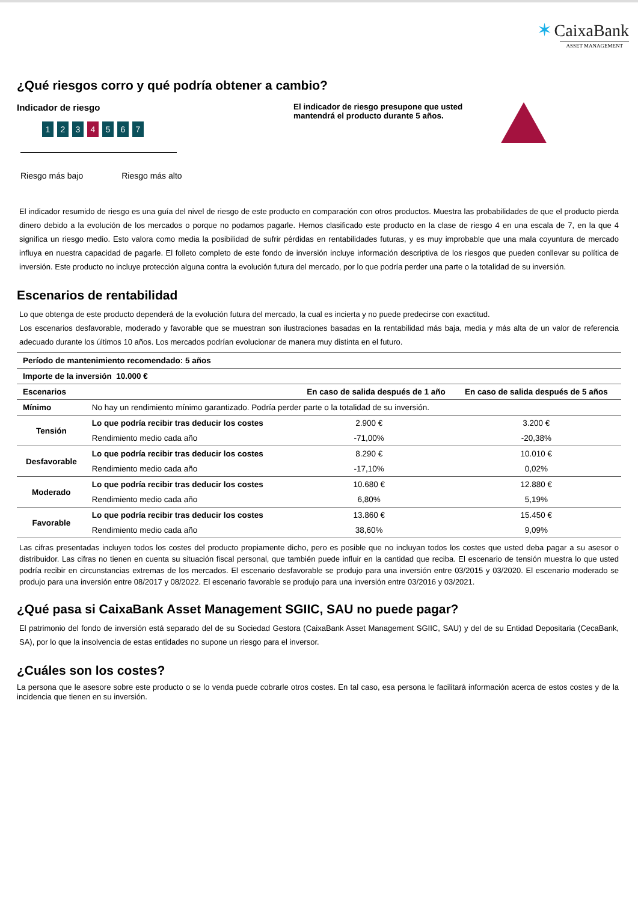✶ CaixaBank
ASSET MANAGEMENT
¿Qué riesgos corro y qué podría obtener a cambio?
Indicador de riesgo
1 2 3 4 5 6 7
Riesgo más bajo Riesgo más alto
El indicador de riesgo presupone que usted mantendrá el producto durante 5 años.
El indicador resumido de riesgo es una guía del nivel de riesgo de este producto en comparación con otros productos. Muestra las probabilidades de que el producto pierda dinero debido a la evolución de los mercados o porque no podamos pagarle. Hemos clasificado este producto en la clase de riesgo 4 en una escala de 7, en la que 4 significa un riesgo medio. Esto valora como media la posibilidad de sufrir pérdidas en rentabilidades futuras, y es muy improbable que una mala coyuntura de mercado influya en nuestra capacidad de pagarle. El folleto completo de este fondo de inversión incluye información descriptiva de los riesgos que pueden conllevar su política de inversión. Este producto no incluye protección alguna contra la evolución futura del mercado, por lo que podría perder una parte o la totalidad de su inversión.
Escenarios de rentabilidad
Lo que obtenga de este producto dependerá de la evolución futura del mercado, la cual es incierta y no puede predecirse con exactitud.
Los escenarios desfavorable, moderado y favorable que se muestran son ilustraciones basadas en la rentabilidad más baja, media y más alta de un valor de referencia adecuado durante los últimos 10 años. Los mercados podrían evolucionar de manera muy distinta en el futuro.
| Período de mantenimiento recomendado: 5 años | | | |
| --- | --- | --- | --- |
| Importe de la inversión 10.000 € | | | |
| Escenarios | | En caso de salida después de 1 año | En caso de salida después de 5 años |
| Mínimo | No hay un rendimiento mínimo garantizado. Podría perder parte o la totalidad de su inversión. | | |
| Tensión | Lo que podría recibir tras deducir los costes | 2.900 € | 3.200 € |
| | Rendimiento medio cada año | -71,00% | -20,38% |
| Desfavorable | Lo que podría recibir tras deducir los costes | 8.290 € | 10.010 € |
| | Rendimiento medio cada año | -17,10% | 0,02% |
| Moderado | Lo que podría recibir tras deducir los costes | 10.680 € | 12.880 € |
| | Rendimiento medio cada año | 6,80% | 5,19% |
| Favorable | Lo que podría recibir tras deducir los costes | 13.860 € | 15.450 € |
| | Rendimiento medio cada año | 38,60% | 9,09% |
Las cifras presentadas incluyen todos los costes del producto propiamente dicho, pero es posible que no incluyan todos los costes que usted deba pagar a su asesor o distribuidor. Las cifras no tienen en cuenta su situación fiscal personal, que también puede influir en la cantidad que reciba. El escenario de tensión muestra lo que usted podría recibir en circunstancias extremas de los mercados. El escenario desfavorable se produjo para una inversión entre 03/2015 y 03/2020. El escenario moderado se produjo para una inversión entre 08/2017 y 08/2022. El escenario favorable se produjo para una inversión entre 03/2016 y 03/2021.
¿Qué pasa si CaixaBank Asset Management SGIIC, SAU no puede pagar?
El patrimonio del fondo de inversión está separado del de su Sociedad Gestora (CaixaBank Asset Management SGIIC, SAU) y del de su Entidad Depositaria (CecaBank, SA), por lo que la insolvencia de estas entidades no supone un riesgo para el inversor.
¿Cuáles son los costes?
La persona que le asesore sobre este producto o se lo venda puede cobrarle otros costes. En tal caso, esa persona le facilitará información acerca de estos costes y de la incidencia que tienen en su inversión.